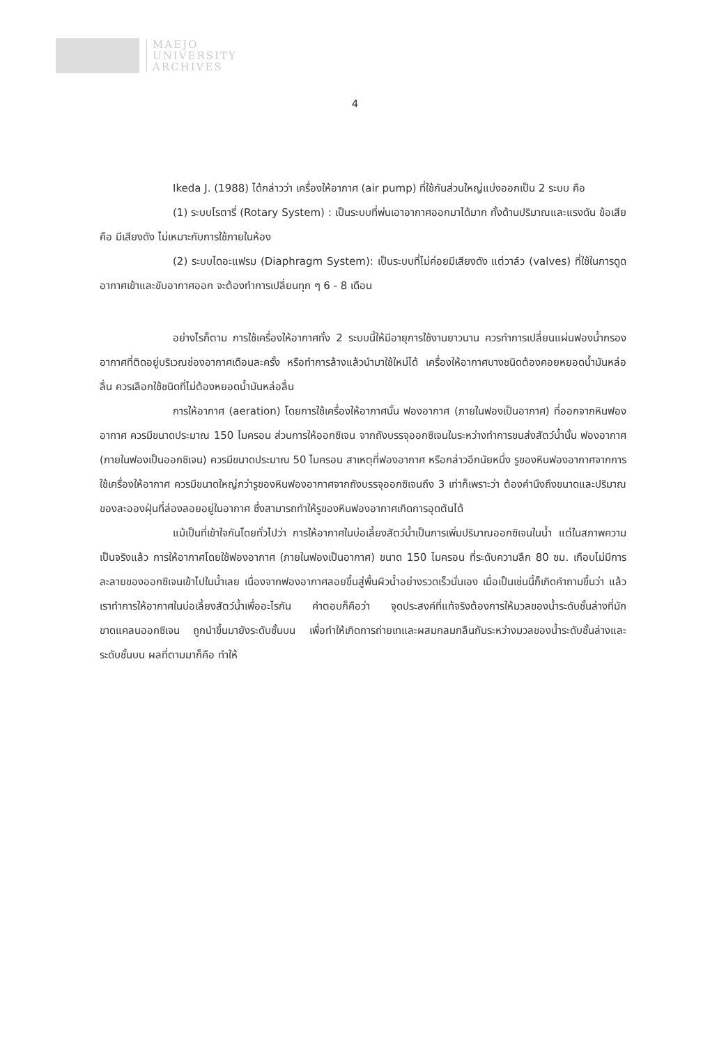MAEJO
UNIVERSITY
ARCHIVES
4
Ikeda J. (1988) ได้กล่าวว่า เครื่องให้อากาศ (air pump) ที่ใช้กันส่วนใหญ่แบ่งออกเป็น 2 ระบบ คือ
(1) ระบบโรตารี่ (Rotary System) : เป็นระบบที่พ่นเอาอากาศออกมาได้มาก ทั้งด้านปริมาณและแรงดัน ข้อเสียคือ มีเสียงดัง ไม่เหมาะกับการใช้ภายในห้อง
(2) ระบบไดอะแฟรม (Diaphragm System): เป็นระบบที่ไม่ค่อยมีเสียงดัง แต่วาล์ว (valves) ที่ใช้ในการดูดอากาศเข้าและขับอากาศออก จะต้องทำการเปลี่ยนทุก ๆ 6 - 8 เดือน
อย่างไรก็ตาม การใช้เครื่องให้อากาศทั้ง 2 ระบบนี้ให้มีอายุการใช้งานยาวนาน ควรทำการเปลี่ยนแผ่นฟองน้ำกรองอากาศที่ติดอยู่บริเวณช่องอากาศเดือนละครั้ง หรือทำการล้างแล้วนำมาใช้ใหม่ได้ เครื่องให้อากาศบางชนิดต้องคอยหยอดน้ำมันหล่อลื่น ควรเลือกใช้ชนิดที่ไม่ต้องหยอดน้ำมันหล่อลื่น
การให้อากาศ (aeration) โดยการใช้เครื่องให้อากาศนั้น ฟองอากาศ (ภายในฟองเป็นอากาศ) ที่ออกจากหินฟองอากาศ ควรมีขนาดประมาณ 150 ไมครอน ส่วนการให้ออกซิเจน จากถังบรรจุออกซิเจนในระหว่างทำการขนส่งสัตว์น้ำนั้น ฟองอากาศ (ภายในฟองเป็นออกซิเจน) ควรมีขนาดประมาณ 50 ไมครอน สาเหตุที่ฟองอากาศ หรือกล่าวอีกนัยหนึ่ง รูของหินฟองอากาศจากการใช้เครื่องให้อากาศ ควรมีขนาดใหญ่กว่ารูของหินฟองอากาศจากถังบรรจุออกซิเจนถึง 3 เท่าก็เพราะว่า ต้องคำนึงถึงขนาดและปริมาณของละอองฝุ่นที่ล่องลอยอยู่ในอากาศ ซึ่งสามารถทำให้รูของหินฟองอากาศเกิดการอุดตันได้
แม้เป็นที่เข้าใจกันโดยทั่วไปว่า การให้อากาศในบ่อเลี้ยงสัตว์น้ำเป็นการเพิ่มปริมาณออกซิเจนในน้ำ แต่ในสภาพความเป็นจริงแล้ว การให้อากาศโดยใช้ฟองอากาศ (ภายในฟองเป็นอากาศ) ขนาด 150 ไมครอน ที่ระดับความลึก 80 ซม. เกือบไม่มีการละลายของออกซิเจนเข้าไปในน้ำเลย เนื่องจากฟองอากาศลอยขึ้นสู่พื้นผิวน้ำอย่างรวดเร็วนั่นเอง เมื่อเป็นเช่นนี้ก็เกิดคำถามขึ้นว่า แล้วเราทำการให้อากาศในบ่อเลี้ยงสัตว์น้ำเพื่ออะไรกัน คำตอบก็คือว่า จุดประสงค์ที่แท้จริงต้องการให้มวลของน้ำระดับชั้นล่างที่มักขาดแคลนออกซิเจน ถูกนำขึ้นมายังระดับชั้นบน เพื่อทำให้เกิดการถ่ายเทและผสมกลมกลืนกันระหว่างมวลของน้ำระดับชั้นล่างและระดับชั้นบน ผลที่ตามมาก็คือ ทำให้